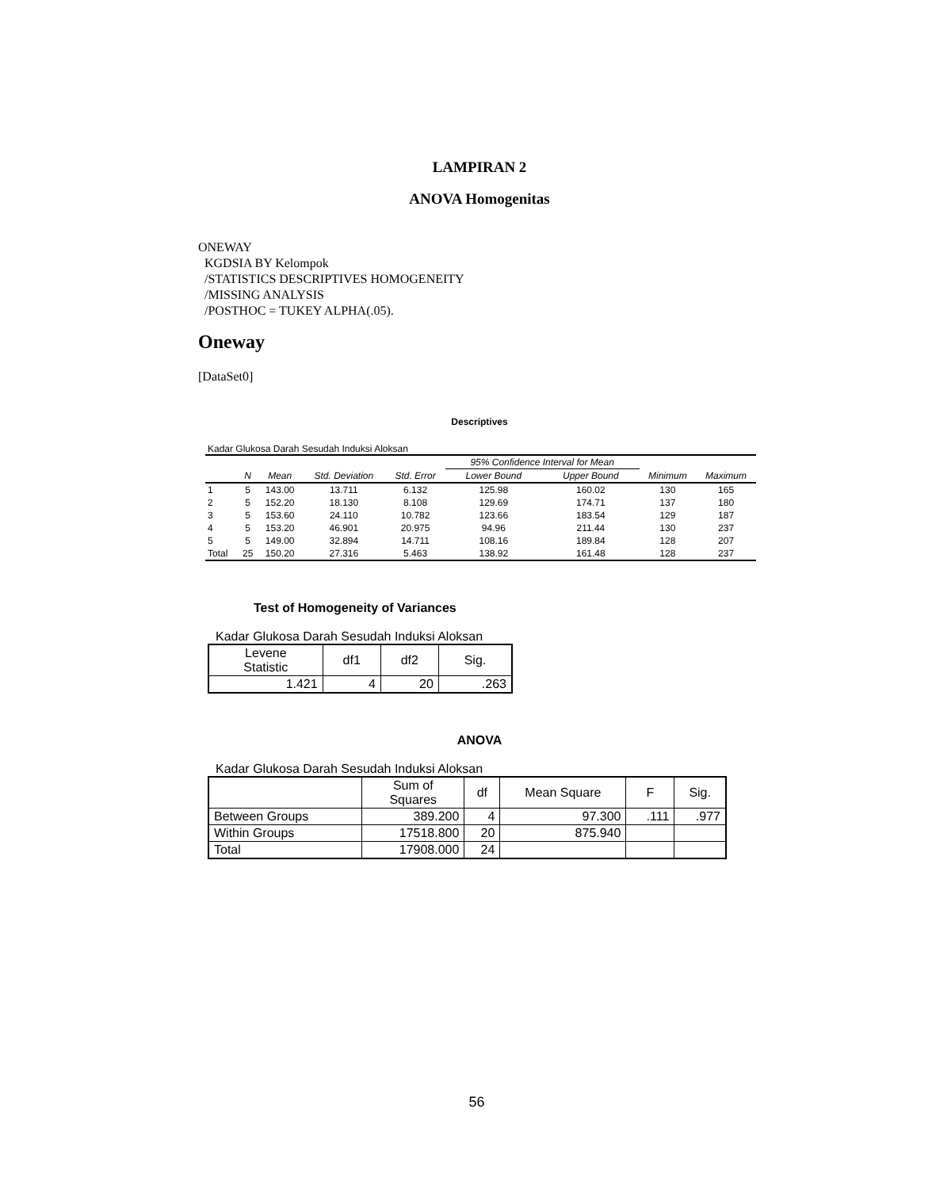LAMPIRAN 2
ANOVA Homogenitas
ONEWAY
KGDSIA BY Kelompok
/STATISTICS DESCRIPTIVES HOMOGENEITY
/MISSING ANALYSIS
/POSTHOC = TUKEY ALPHA(.05).
Oneway
[DataSet0]
Descriptives
Kadar Glukosa Darah Sesudah Induksi Aloksan
| | | | | | 95% Confidence Interval for Mean | | | |
| --- | --- | --- | --- | --- | --- | --- | --- | --- |
| | N | Mean | Std. Deviation | Std. Error | Lower Bound | Upper Bound | Minimum | Maximum |
| 1 | 5 | 143.00 | 13.711 | 6.132 | 125.98 | 160.02 | 130 | 165 |
| 2 | 5 | 152.20 | 18.130 | 8.108 | 129.69 | 174.71 | 137 | 180 |
| 3 | 5 | 153.60 | 24.110 | 10.782 | 123.66 | 183.54 | 129 | 187 |
| 4 | 5 | 153.20 | 46.901 | 20.975 | 94.96 | 211.44 | 130 | 237 |
| 5 | 5 | 149.00 | 32.894 | 14.711 | 108.16 | 189.84 | 128 | 207 |
| Total | 25 | 150.20 | 27.316 | 5.463 | 138.92 | 161.48 | 128 | 237 |
Test of Homogeneity of Variances
Kadar Glukosa Darah Sesudah Induksi Aloksan
| Levene Statistic | df1 | df2 | Sig. |
| --- | --- | --- | --- |
| 1.421 | 4 | 20 | .263 |
ANOVA
Kadar Glukosa Darah Sesudah Induksi Aloksan
| | Sum of Squares | df | Mean Square | F | Sig. |
| --- | --- | --- | --- | --- | --- |
| Between Groups | 389.200 | 4 | 97.300 | .111 | .977 |
| Within Groups | 17518.800 | 20 | 875.940 | | |
| Total | 17908.000 | 24 | | | |
56